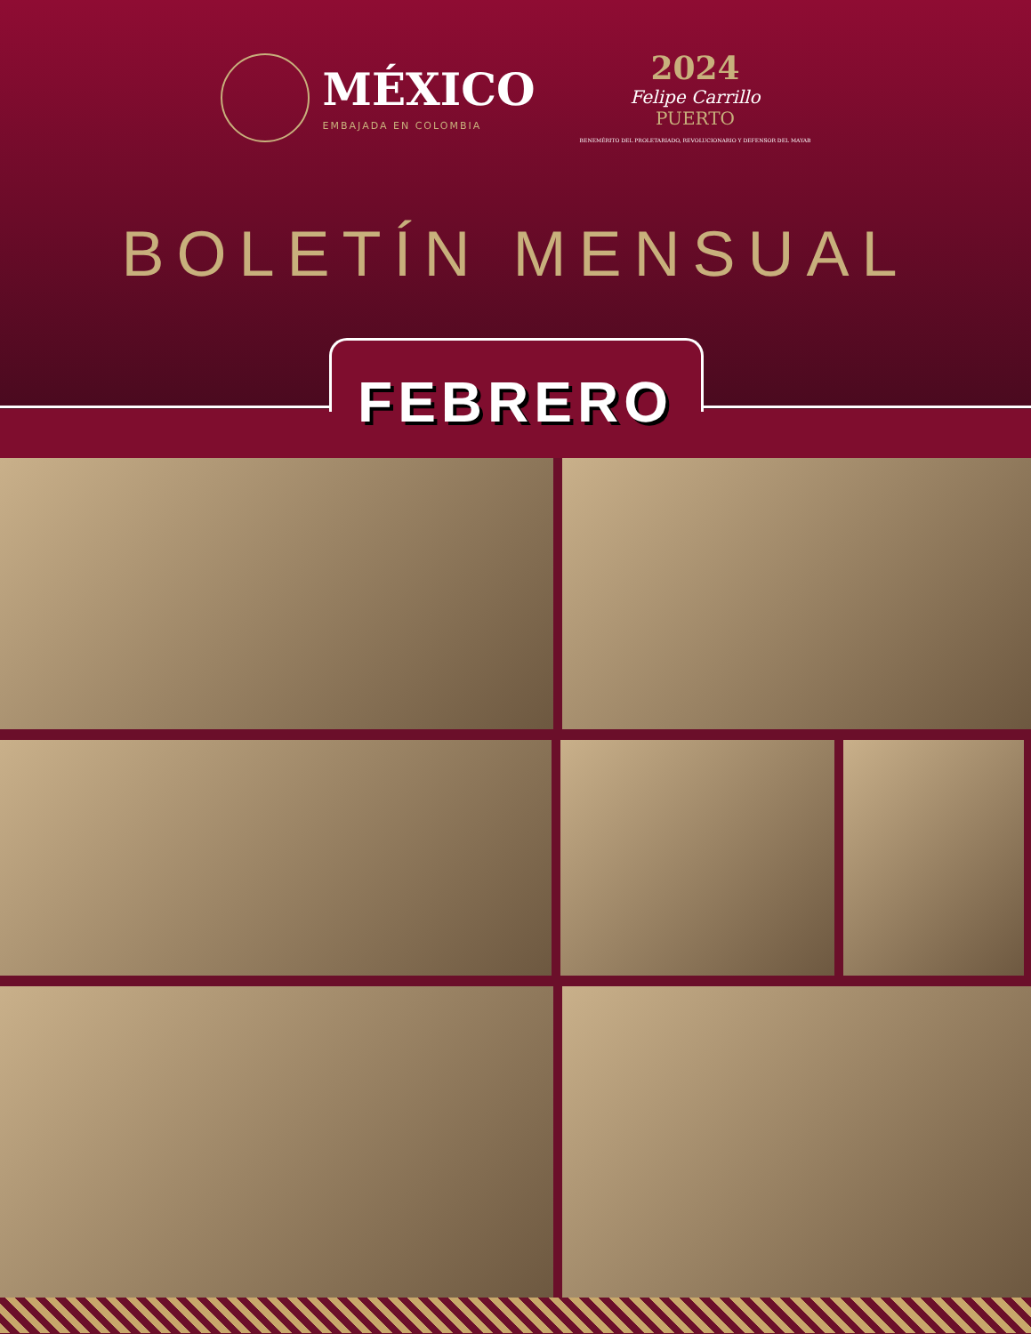MÉXICO
EMBAJADA EN COLOMBIA
2024
Felipe Carrillo
PUERTO
BENEMÉRITO DEL PROLETARIADO, REVOLUCIONARIO Y DEFENSOR DEL MAYAB
BOLETÍN MENSUAL
FEBRERO